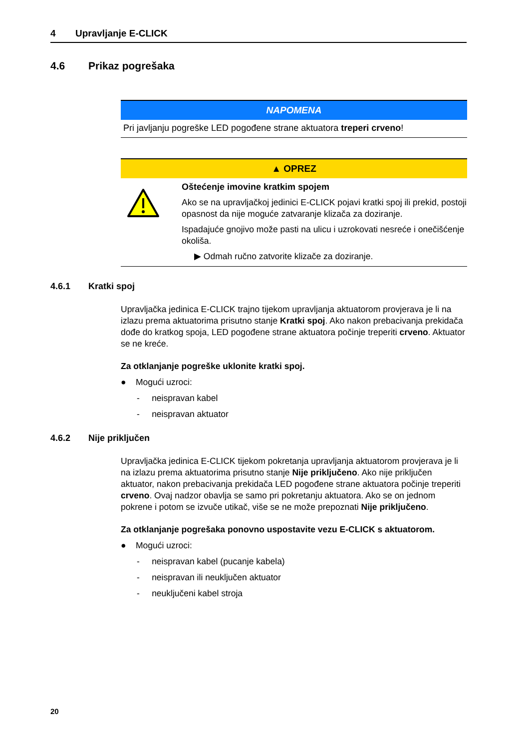4 Upravljanje E-CLICK
4.6 Prikaz pogrešaka
NAPOMENA
Pri javljanju pogreške LED pogođene strane aktuatora treperi crveno!
▲ OPREZ
Oštećenje imovine kratkim spojem
Ako se na upravljačkoj jedinici E-CLICK pojavi kratki spoj ili prekid, postoji opasnost da nije moguće zatvaranje klizača za doziranje.
Ispadajuće gnojivo može pasti na ulicu i uzrokovati nesreće i onečišćenje okoliša.
▶ Odmah ručno zatvorite klizače za doziranje.
4.6.1 Kratki spoj
Upravljačka jedinica E-CLICK trajno tijekom upravljanja aktuatorom provjerava je li na izlazu prema aktuatorima prisutno stanje Kratki spoj. Ako nakon prebacivanja prekidača dođe do kratkog spoja, LED pogođene strane aktuatora počinje treperiti crveno. Aktuator se ne kreće.
Za otklanjanje pogreške uklonite kratki spoj.
● Mogući uzroci:
- neispravan kabel
- neispravan aktuator
4.6.2 Nije priključen
Upravljačka jedinica E-CLICK tijekom pokretanja upravljanja aktuatorom provjerava je li na izlazu prema aktuatorima prisutno stanje Nije priključeno. Ako nije priključen aktuator, nakon prebacivanja prekidača LED pogođene strane aktuatora počinje treperiti crveno. Ovaj nadzor obavlja se samo pri pokretanju aktuatora. Ako se on jednom pokrene i potom se izvuče utikač, više se ne može prepoznati Nije priključeno.
Za otklanjanje pogrešaka ponovno uspostavite vezu E-CLICK s aktuatorom.
● Mogući uzroci:
- neispravan kabel (pucanje kabela)
- neispravan ili neuključen aktuator
- neuključeni kabel stroja
20